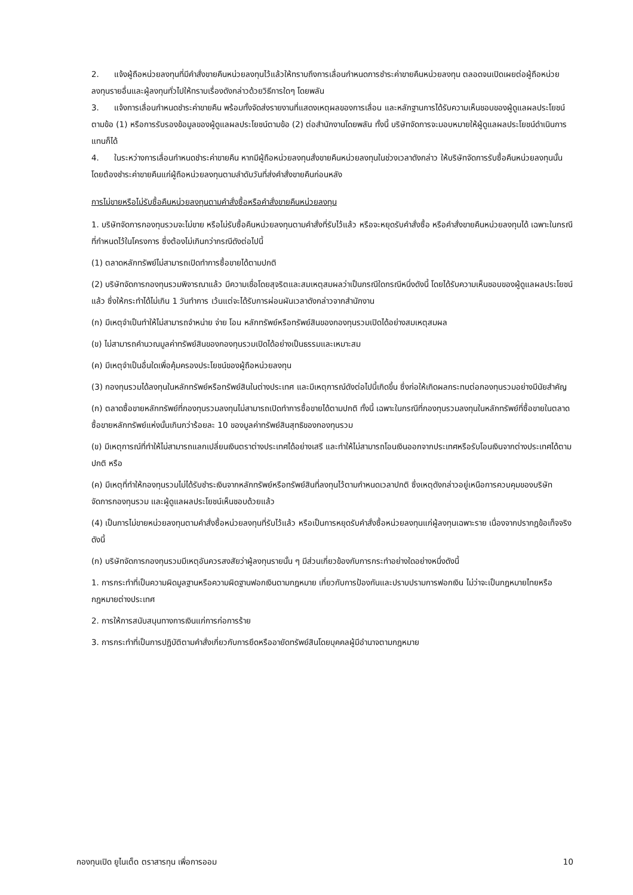2. แจ้งผู้ถือหน่วยลงทุนที่มีคำสั่งขายคืนหน่วยลงทุนไว้แล้วให้ทราบถึงการเลื่อนกำหนดการชำระค่าขายคืนหน่วยลงทุน ตลอดจนเปิดเผยต่อผู้ถือหน่วยลงทุนรายอื่นและผู้ลงทุนทั่วไปให้ทราบเรื่องดังกล่าวด้วยวิธีการใดๆ โดยพลัน
3. แจ้งการเลื่อนกำหนดชำระค่าขายคืน พร้อมทั้งจัดส่งรายงานที่แสดงเหตุผลของการเลื่อน และหลักฐานการได้รับความเห็นชอบของผู้ดูแลผลประโยชน์ตามข้อ (1) หรือการรับรองข้อมูลของผู้ดูแลผลประโยชน์ตามข้อ (2) ต่อสำนักงานโดยพลัน ทั้งนี้ บริษัทจัดการจะมอบหมายให้ผู้ดูแลผลประโยชน์ดำเนินการแทนก็ได้
4. ในระหว่างการเลื่อนกำหนดชำระค่าขายคืน หากมีผู้ถือหน่วยลงทุนสั่งขายคืนหน่วยลงทุนในช่วงเวลาดังกล่าว ให้บริษัทจัดการรับซื้อคืนหน่วยลงทุนนั้น โดยต้องชำระค่าขายคืนแก่ผู้ถือหน่วยลงทุนตามลำดับวันที่ส่งคำสั่งขายคืนก่อนหลัง
การไม่ขายหรือไม่รับซื้อคืนหน่วยลงทุนตามคำสั่งซื้อหรือคำสั่งขายคืนหน่วยลงทุน
1. บริษัทจัดการกองทุนรวมจะไม่ขาย หรือไม่รับซื้อคืนหน่วยลงทุนตามคำสั่งที่รับไว้แล้ว หรือจะหยุดรับคำสั่งซื้อ หรือคำสั่งขายคืนหน่วยลงทุนได้ เฉพาะในกรณีที่กำหนดไว้ในโครงการ ซึ่งต้องไม่เกินกว่ากรณีดังต่อไปนี้
(1) ตลาดหลักทรัพย์ไม่สามารถเปิดทำการซื้อขายได้ตามปกติ
(2) บริษัทจัดการกองทุนรวมพิจารณาแล้ว มีความเชื่อโดยสุจริตและสมเหตุสมผลว่าเป็นกรณีใดกรณีหนึ่งดังนี้ โดยได้รับความเห็นชอบของผู้ดูแลผลประโยชน์แล้ว ซึ่งให้กระทำได้ไม่เกิน 1 วันทำการ เว้นแต่จะได้รับการผ่อนผันเวลาดังกล่าวจากสำนักงาน
(ก) มีเหตุจำเป็นทำให้ไม่สามารถจำหน่าย จ่าย โอน หลักทรัพย์หรือทรัพย์สินของกองทุนรวมเปิดได้อย่างสมเหตุสมผล
(ข) ไม่สามารถคำนวณมูลค่าทรัพย์สินของกองทุนรวมเปิดได้อย่างเป็นธรรมและเหมาะสม
(ค) มีเหตุจำเป็นอื่นใดเพื่อคุ้มครองประโยชน์ของผู้ถือหน่วยลงทุน
(3) กองทุนรวมได้ลงทุนในหลักทรัพย์หรือทรัพย์สินในต่างประเทศ และมีเหตุการณ์ดังต่อไปนี้เกิดขึ้น ซึ่งก่อให้เกิดผลกระทบต่อกองทุนรวมอย่างมีนัยสำคัญ
(ก) ตลาดซื้อขายหลักทรัพย์ที่กองทุนรวมลงทุนไม่สามารถเปิดทำการซื้อขายได้ตามปกติ ทั้งนี้ เฉพาะในกรณีที่กองทุนรวมลงทุนในหลักทรัพย์ที่ซื้อขายในตลาดซื้อขายหลักทรัพย์แห่งนั้นเกินกว่าร้อยละ 10 ของมูลค่าทรัพย์สินสุทธิของกองทุนรวม
(ข) มีเหตุการณ์ที่ทำให้ไม่สามารถแลกเปลี่ยนเงินตราต่างประเทศได้อย่างเสรี และทำให้ไม่สามารถโอนเงินออกจากประเทศหรือรับโอนเงินจากต่างประเทศได้ตามปกติ หรือ
(ค) มีเหตุที่ทำให้กองทุนรวมไม่ได้รับชำระเงินจากหลักทรัพย์หรือทรัพย์สินที่ลงทุนไว้ตามกำหนดเวลาปกติ ซึ่งเหตุดังกล่าวอยู่เหนือการควบคุมของบริษัทจัดการกองทุนรวม และผู้ดูแลผลประโยชน์เห็นชอบด้วยแล้ว
(4) เป็นการไม่ขายหน่วยลงทุนตามคำสั่งซื้อหน่วยลงทุนที่รับไว้แล้ว หรือเป็นการหยุดรับคำสั่งซื้อหน่วยลงทุนแก่ผู้ลงทุนเฉพาะราย เนื่องจากปรากฏข้อเท็จจริงดังนี้
(ก) บริษัทจัดการกองทุนรวมมีเหตุอันควรสงสัยว่าผู้ลงทุนรายนั้น ๆ มีส่วนเกี่ยวข้องกับการกระทำอย่างใดอย่างหนึ่งดังนี้
1. การกระทำที่เป็นความผิดมูลฐานหรือความผิดฐานฟอกเงินตามกฎหมาย เกี่ยวกับการป้องกันและปราบปรามการฟอกเงิน ไม่ว่าจะเป็นกฎหมายไทยหรือกฎหมายต่างประเทศ
2. การให้การสนับสนุนทางการเงินแก่การก่อการร้าย
3. การกระทำที่เป็นการปฏิบัติตามคำสั่งเกี่ยวกับการยึดหรืออายัดทรัพย์สินโดยบุคคลผู้มีอำนาจตามกฎหมาย
กองทุนเปิด ยูไนเต็ด ตราสารทุน เพื่อการออม 10